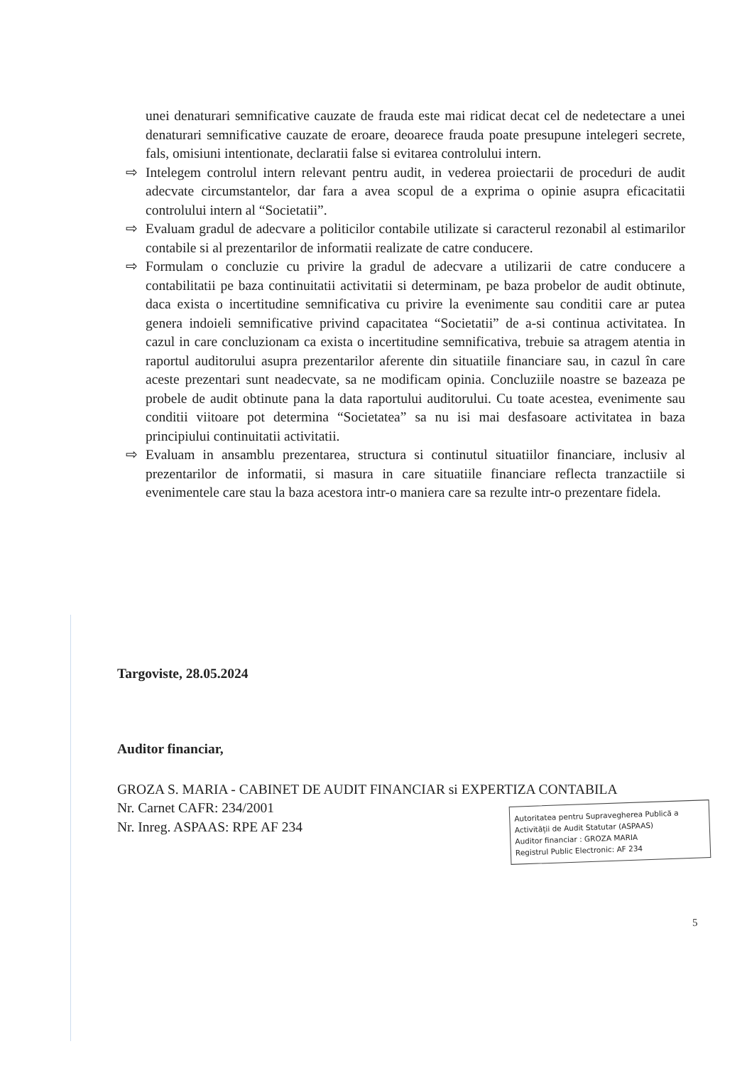unei denaturari semnificative cauzate de frauda este mai ridicat decat cel de nedetectare a unei denaturari semnificative cauzate de eroare, deoarece frauda poate presupune intelegeri secrete, fals, omisiuni intentionate, declaratii false si evitarea controlului intern.
⇨ Intelegem controlul intern relevant pentru audit, in vederea proiectarii de proceduri de audit adecvate circumstantelor, dar fara a avea scopul de a exprima o opinie asupra eficacitatii controlului intern al “Societatii”.
⇨ Evaluam gradul de adecvare a politicilor contabile utilizate si caracterul rezonabil al estimarilor contabile si al prezentarilor de informatii realizate de catre conducere.
⇨ Formulam o concluzie cu privire la gradul de adecvare a utilizarii de catre conducere a contabilitatii pe baza continuitatii activitatii si determinam, pe baza probelor de audit obtinute, daca exista o incertitudine semnificativa cu privire la evenimente sau conditii care ar putea genera indoieli semnificative privind capacitatea “Societatii” de a-si continua activitatea. In cazul in care concluzionam ca exista o incertitudine semnificativa, trebuie sa atragem atentia in raportul auditorului asupra prezentarilor aferente din situatiile financiare sau, in cazul în care aceste prezentari sunt neadecvate, sa ne modificam opinia. Concluziile noastre se bazeaza pe probele de audit obtinute pana la data raportului auditorului. Cu toate acestea, evenimente sau conditii viitoare pot determina “Societatea” sa nu isi mai desfasoare activitatea in baza principiului continuitatii activitatii.
⇨ Evaluam in ansamblu prezentarea, structura si continutul situatiilor financiare, inclusiv al prezentarilor de informatii, si masura in care situatiile financiare reflecta tranzactiile si evenimentele care stau la baza acestora intr-o maniera care sa rezulte intr-o prezentare fidela.
Targoviste, 28.05.2024
Auditor financiar,
GROZA S. MARIA - CABINET DE AUDIT FINANCIAR si EXPERTIZA CONTABILA
Nr. Carnet CAFR: 234/2001
Nr. Inreg. ASPAAS: RPE AF 234
Autoritatea pentru Supravegherea Publică a Activității de Audit Statutar (ASPAAS)
Auditor financiar : GROZA MARIA
Registrul Public Electronic: AF 234
5